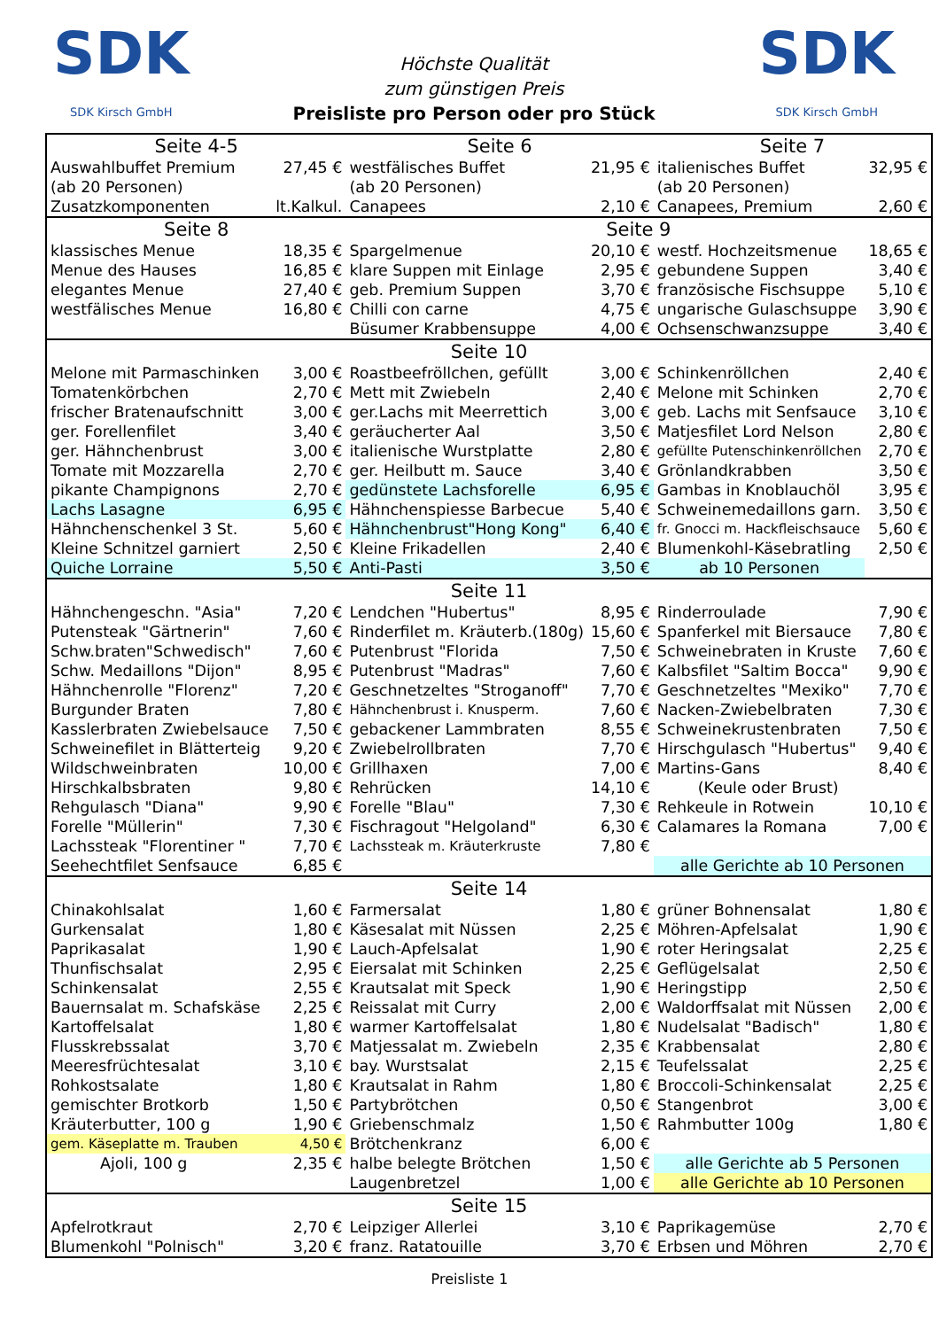SDK
SDK Kirsch GmbH
Höchste Qualität
zum günstigen Preis
Preisliste pro Person oder pro Stück
SDK
SDK Kirsch GmbH
| Seite 4-5 | | Seite 6 | | Seite 7 | |
| Auswahlbuffet Premium | 27,45 € | westfälisches Buffet | 21,95 € | italienisches Buffet | 32,95 € |
| (ab 20 Personen) | | (ab 20 Personen) | | (ab 20 Personen) | |
| Zusatzkomponenten | lt.Kalkul. | Canapees | 2,10 € | Canapees, Premium | 2,60 € |
| Seite 8 | | Seite 9 | | | |
| klassisches Menue | 18,35 € | Spargelmenue | 20,10 € | westf. Hochzeitsmenue | 18,65 € |
| Menue des Hauses | 16,85 € | klare Suppen mit Einlage | 2,95 € | gebundene Suppen | 3,40 € |
| elegantes Menue | 27,40 € | geb. Premium Suppen | 3,70 € | französische Fischsuppe | 5,10 € |
| westfälisches Menue | 16,80 € | Chilli con carne | 4,75 € | ungarische Gulaschsuppe | 3,90 € |
| | | Büsumer Krabbensuppe | 4,00 € | Ochsenschwanzsuppe | 3,40 € |
| Seite 10 | | | | | |
| Melone mit Parmaschinken | 3,00 € | Roastbeefröllchen, gefüllt | 3,00 € | Schinkenröllchen | 2,40 € |
| Tomatenkörbchen | 2,70 € | Mett mit Zwiebeln | 2,40 € | Melone mit Schinken | 2,70 € |
| frischer Bratenaufschnitt | 3,00 € | ger.Lachs mit Meerrettich | 3,00 € | geb. Lachs mit Senfsauce | 3,10 € |
| ger. Forellenfilet | 3,40 € | geräucherter Aal | 3,50 € | Matjesfilet Lord Nelson | 2,80 € |
| ger. Hähnchenbrust | 3,00 € | italienische Wurstplatte | 2,80 € | gefüllte Putenschinkenröllchen | 2,70 € |
| Tomate mit Mozzarella | 2,70 € | ger. Heilbutt m. Sauce | 3,40 € | Grönlandkrabben | 3,50 € |
| pikante Champignons | 2,70 € | gedünstete Lachsforelle | 6,95 € | Gambas in Knoblauchöl | 3,95 € |
| Lachs Lasagne | 6,95 € | Hähnchenspiesse Barbecue | 5,40 € | Schweinemedaillons garn. | 3,50 € |
| Hähnchenschenkel 3 St. | 5,60 € | Hähnchenbrust"Hong Kong" | 6,40 € | fr. Gnocci m. Hackfleischsauce | 5,60 € |
| Kleine Schnitzel garniert | 2,50 € | Kleine Frikadellen | 2,40 € | Blumenkohl-Käsebratling | 2,50 € |
| Quiche Lorraine | 5,50 € | Anti-Pasti | 3,50 € | ab 10 Personen | |
| Seite 11 | | | | | |
| Hähnchengeschn. "Asia" | 7,20 € | Lendchen "Hubertus" | 8,95 € | Rinderroulade | 7,90 € |
| Putensteak "Gärtnerin" | 7,60 € | Rinderfilet m. Kräuterb.(180g) | 15,60 € | Spanferkel mit Biersauce | 7,80 € |
| Schw.braten"Schwedisch" | 7,60 € | Putenbrust "Florida | 7,50 € | Schweinebraten in Kruste | 7,60 € |
| Schw. Medaillons "Dijon" | 8,95 € | Putenbrust "Madras" | 7,60 € | Kalbsfilet "Saltim Bocca" | 9,90 € |
| Hähnchenrolle "Florenz" | 7,20 € | Geschnetzeltes "Stroganoff" | 7,70 € | Geschnetzeltes "Mexiko" | 7,70 € |
| Burgunder Braten | 7,80 € | Hähnchenbrust i. Knusperm. | 7,60 € | Nacken-Zwiebelbraten | 7,30 € |
| Kasslerbraten Zwiebelsauce | 7,50 € | gebackener Lammbraten | 8,55 € | Schweinekrustenbraten | 7,50 € |
| Schweinefilet in Blätterteig | 9,20 € | Zwiebelrollbraten | 7,70 € | Hirschgulasch "Hubertus" | 9,40 € |
| Wildschweinbraten | 10,00 € | Grillhaxen | 7,00 € | Martins-Gans | 8,40 € |
| Hirschkalbsbraten | 9,80 € | Rehrücken | 14,10 € | (Keule oder Brust) | |
| Rehgulasch "Diana" | 9,90 € | Forelle "Blau" | 7,30 € | Rehkeule in Rotwein | 10,10 € |
| Forelle "Müllerin" | 7,30 € | Fischragout "Helgoland" | 6,30 € | Calamares la Romana | 7,00 € |
| Lachssteak "Florentiner " | 7,70 € | Lachssteak m. Kräuterkruste | 7,80 € | | |
| Seehechtfilet Senfsauce | 6,85 € | | | alle Gerichte ab 10 Personen | |
| Seite 14 | | | | | |
| Chinakohlsalat | 1,60 € | Farmersalat | 1,80 € | grüner Bohnensalat | 1,80 € |
| Gurkensalat | 1,80 € | Käsesalat mit Nüssen | 2,25 € | Möhren-Apfelsalat | 1,90 € |
| Paprikasalat | 1,90 € | Lauch-Apfelsalat | 1,90 € | roter Heringsalat | 2,25 € |
| Thunfischsalat | 2,95 € | Eiersalat mit Schinken | 2,25 € | Geflügelsalat | 2,50 € |
| Schinkensalat | 2,55 € | Krautsalat mit Speck | 1,90 € | Heringstipp | 2,50 € |
| Bauernsalat m. Schafskäse | 2,25 € | Reissalat mit Curry | 2,00 € | Waldorffsalat mit Nüssen | 2,00 € |
| Kartoffelsalat | 1,80 € | warmer Kartoffelsalat | 1,80 € | Nudelsalat "Badisch" | 1,80 € |
| Flusskrebssalat | 3,70 € | Matjessalat m. Zwiebeln | 2,35 € | Krabbensalat | 2,80 € |
| Meeresfrüchtesalat | 3,10 € | bay. Wurstsalat | 2,15 € | Teufelssalat | 2,25 € |
| Rohkostsalate | 1,80 € | Krautsalat in Rahm | 1,80 € | Broccoli-Schinkensalat | 2,25 € |
| gemischter Brotkorb | 1,50 € | Partybrötchen | 0,50 € | Stangenbrot | 3,00 € |
| Kräuterbutter, 100 g | 1,90 € | Griebenschmalz | 1,50 € | Rahmbutter 100g | 1,80 € |
| gem. Käseplatte m. Trauben | 4,50 € | Brötchenkranz | 6,00 € | | |
| Ajoli, 100 g | 2,35 € | halbe belegte Brötchen | 1,50 € | alle Gerichte ab 5 Personen | |
| | | Laugenbretzel | 1,00 € | alle Gerichte ab 10 Personen | |
| Seite 15 | | | | | |
| Apfelrotkraut | 2,70 € | Leipziger Allerlei | 3,10 € | Paprikagemüse | 2,70 € |
| Blumenkohl "Polnisch" | 3,20 € | franz. Ratatouille | 3,70 € | Erbsen und Möhren | 2,70 € |
Preisliste 1